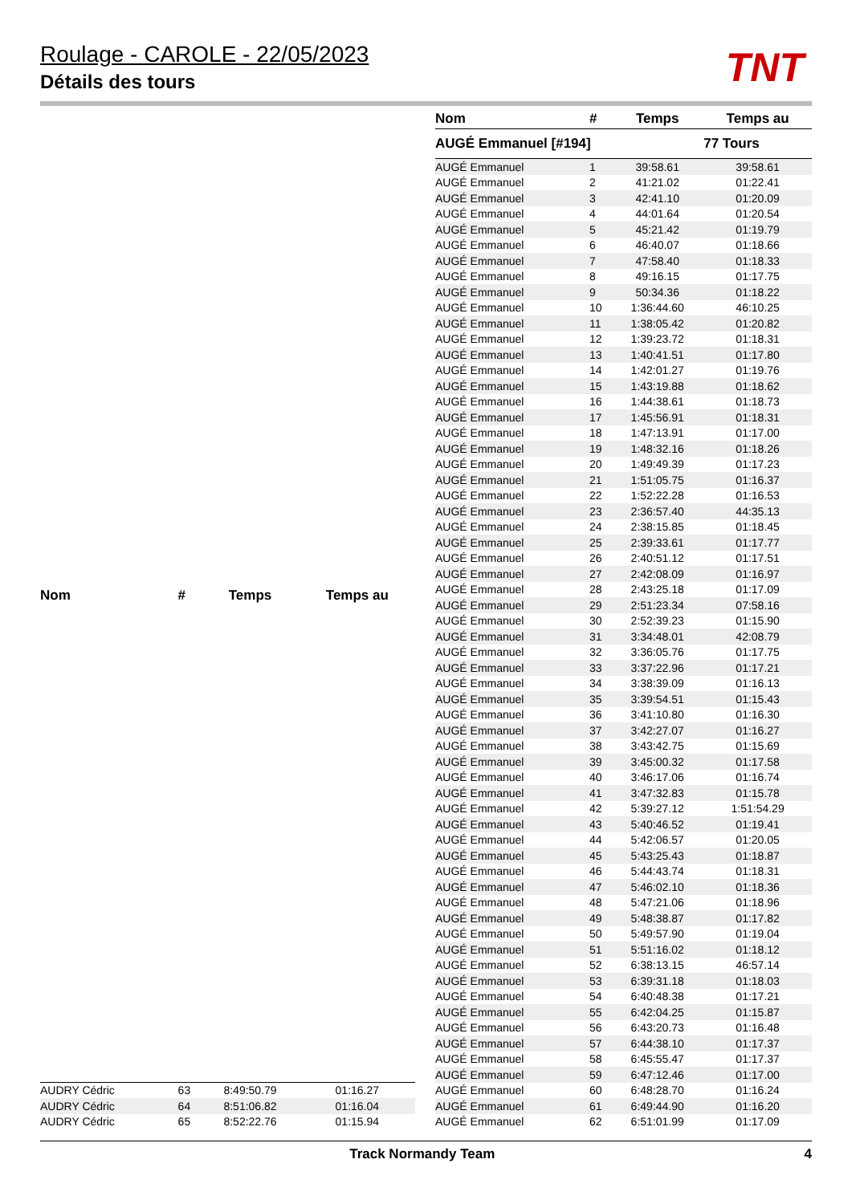Roulage - CAROLE - 22/05/2023
Détails des tours
TNT
| Nom | # | Temps | Temps au |
| --- | --- | --- | --- |
| AUDRY Cédric | 63 | 8:49:50.79 | 01:16.27 |
| AUDRY Cédric | 64 | 8:51:06.82 | 01:16.04 |
| AUDRY Cédric | 65 | 8:52:22.76 | 01:15.94 |
| Nom | # | Temps | Temps au |
| --- | --- | --- | --- |
| AUGÉ Emmanuel [#194] | | | 77 Tours |
| AUGÉ Emmanuel | 1 | 39:58.61 | 39:58.61 |
| AUGÉ Emmanuel | 2 | 41:21.02 | 01:22.41 |
| AUGÉ Emmanuel | 3 | 42:41.10 | 01:20.09 |
| AUGÉ Emmanuel | 4 | 44:01.64 | 01:20.54 |
| AUGÉ Emmanuel | 5 | 45:21.42 | 01:19.79 |
| AUGÉ Emmanuel | 6 | 46:40.07 | 01:18.66 |
| AUGÉ Emmanuel | 7 | 47:58.40 | 01:18.33 |
| AUGÉ Emmanuel | 8 | 49:16.15 | 01:17.75 |
| AUGÉ Emmanuel | 9 | 50:34.36 | 01:18.22 |
| AUGÉ Emmanuel | 10 | 1:36:44.60 | 46:10.25 |
| AUGÉ Emmanuel | 11 | 1:38:05.42 | 01:20.82 |
| AUGÉ Emmanuel | 12 | 1:39:23.72 | 01:18.31 |
| AUGÉ Emmanuel | 13 | 1:40:41.51 | 01:17.80 |
| AUGÉ Emmanuel | 14 | 1:42:01.27 | 01:19.76 |
| AUGÉ Emmanuel | 15 | 1:43:19.88 | 01:18.62 |
| AUGÉ Emmanuel | 16 | 1:44:38.61 | 01:18.73 |
| AUGÉ Emmanuel | 17 | 1:45:56.91 | 01:18.31 |
| AUGÉ Emmanuel | 18 | 1:47:13.91 | 01:17.00 |
| AUGÉ Emmanuel | 19 | 1:48:32.16 | 01:18.26 |
| AUGÉ Emmanuel | 20 | 1:49:49.39 | 01:17.23 |
| AUGÉ Emmanuel | 21 | 1:51:05.75 | 01:16.37 |
| AUGÉ Emmanuel | 22 | 1:52:22.28 | 01:16.53 |
| AUGÉ Emmanuel | 23 | 2:36:57.40 | 44:35.13 |
| AUGÉ Emmanuel | 24 | 2:38:15.85 | 01:18.45 |
| AUGÉ Emmanuel | 25 | 2:39:33.61 | 01:17.77 |
| AUGÉ Emmanuel | 26 | 2:40:51.12 | 01:17.51 |
| AUGÉ Emmanuel | 27 | 2:42:08.09 | 01:16.97 |
| AUGÉ Emmanuel | 28 | 2:43:25.18 | 01:17.09 |
| AUGÉ Emmanuel | 29 | 2:51:23.34 | 07:58.16 |
| AUGÉ Emmanuel | 30 | 2:52:39.23 | 01:15.90 |
| AUGÉ Emmanuel | 31 | 3:34:48.01 | 42:08.79 |
| AUGÉ Emmanuel | 32 | 3:36:05.76 | 01:17.75 |
| AUGÉ Emmanuel | 33 | 3:37:22.96 | 01:17.21 |
| AUGÉ Emmanuel | 34 | 3:38:39.09 | 01:16.13 |
| AUGÉ Emmanuel | 35 | 3:39:54.51 | 01:15.43 |
| AUGÉ Emmanuel | 36 | 3:41:10.80 | 01:16.30 |
| AUGÉ Emmanuel | 37 | 3:42:27.07 | 01:16.27 |
| AUGÉ Emmanuel | 38 | 3:43:42.75 | 01:15.69 |
| AUGÉ Emmanuel | 39 | 3:45:00.32 | 01:17.58 |
| AUGÉ Emmanuel | 40 | 3:46:17.06 | 01:16.74 |
| AUGÉ Emmanuel | 41 | 3:47:32.83 | 01:15.78 |
| AUGÉ Emmanuel | 42 | 5:39:27.12 | 1:51:54.29 |
| AUGÉ Emmanuel | 43 | 5:40:46.52 | 01:19.41 |
| AUGÉ Emmanuel | 44 | 5:42:06.57 | 01:20.05 |
| AUGÉ Emmanuel | 45 | 5:43:25.43 | 01:18.87 |
| AUGÉ Emmanuel | 46 | 5:44:43.74 | 01:18.31 |
| AUGÉ Emmanuel | 47 | 5:46:02.10 | 01:18.36 |
| AUGÉ Emmanuel | 48 | 5:47:21.06 | 01:18.96 |
| AUGÉ Emmanuel | 49 | 5:48:38.87 | 01:17.82 |
| AUGÉ Emmanuel | 50 | 5:49:57.90 | 01:19.04 |
| AUGÉ Emmanuel | 51 | 5:51:16.02 | 01:18.12 |
| AUGÉ Emmanuel | 52 | 6:38:13.15 | 46:57.14 |
| AUGÉ Emmanuel | 53 | 6:39:31.18 | 01:18.03 |
| AUGÉ Emmanuel | 54 | 6:40:48.38 | 01:17.21 |
| AUGÉ Emmanuel | 55 | 6:42:04.25 | 01:15.87 |
| AUGÉ Emmanuel | 56 | 6:43:20.73 | 01:16.48 |
| AUGÉ Emmanuel | 57 | 6:44:38.10 | 01:17.37 |
| AUGÉ Emmanuel | 58 | 6:45:55.47 | 01:17.37 |
| AUGÉ Emmanuel | 59 | 6:47:12.46 | 01:17.00 |
| AUGÉ Emmanuel | 60 | 6:48:28.70 | 01:16.24 |
| AUGÉ Emmanuel | 61 | 6:49:44.90 | 01:16.20 |
| AUGÉ Emmanuel | 62 | 6:51:01.99 | 01:17.09 |
Track Normandy Team 4